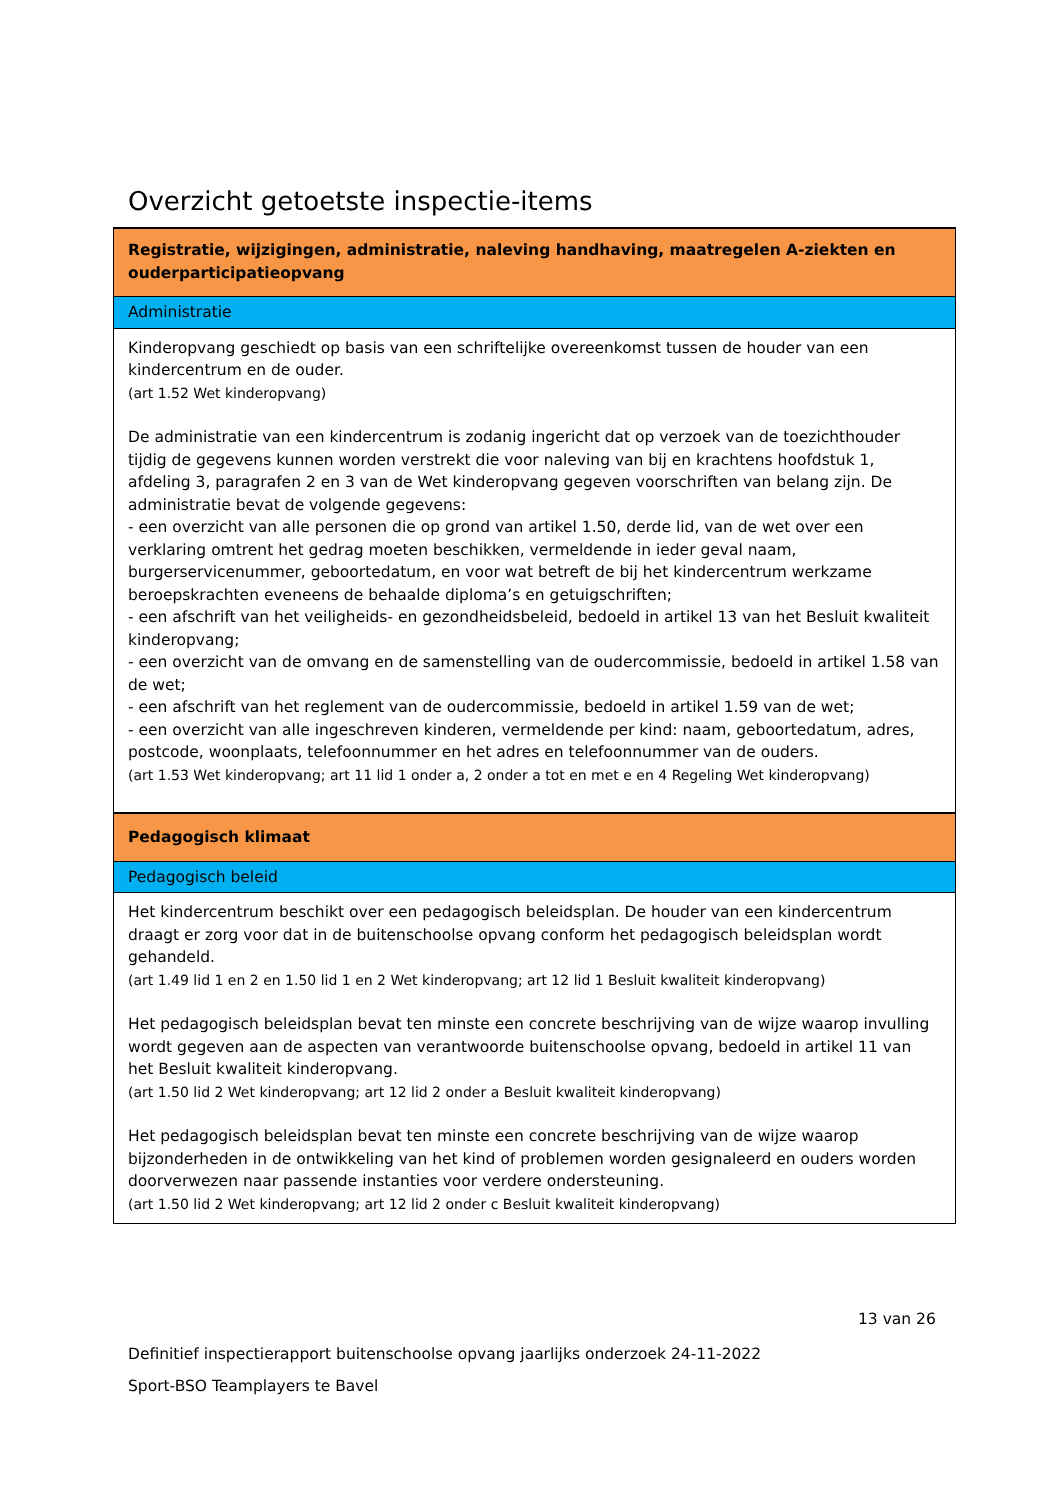Overzicht getoetste inspectie-items
| Registratie, wijzigingen, administratie, naleving handhaving, maatregelen A-ziekten en ouderparticipatieopvang |
| Administratie |
| Kinderopvang geschiedt op basis van een schriftelijke overeenkomst tussen de houder van een kindercentrum en de ouder. (art 1.52 Wet kinderopvang) De administratie van een kindercentrum is zodanig ingericht dat op verzoek van de toezichthouder tijdig de gegevens kunnen worden verstrekt die voor naleving van bij en krachtens hoofdstuk 1, afdeling 3, paragrafen 2 en 3 van de Wet kinderopvang gegeven voorschriften van belang zijn. De administratie bevat de volgende gegevens: - een overzicht van alle personen die op grond van artikel 1.50, derde lid, van de wet over een verklaring omtrent het gedrag moeten beschikken, vermeldende in ieder geval naam, burgerservicenummer, geboortedatum, en voor wat betreft de bij het kindercentrum werkzame beroepskrachten eveneens de behaalde diploma’s en getuigschriften; - een afschrift van het veiligheids- en gezondheidsbeleid, bedoeld in artikel 13 van het Besluit kwaliteit kinderopvang; - een overzicht van de omvang en de samenstelling van de oudercommissie, bedoeld in artikel 1.58 van de wet; - een afschrift van het reglement van de oudercommissie, bedoeld in artikel 1.59 van de wet; - een overzicht van alle ingeschreven kinderen, vermeldende per kind: naam, geboortedatum, adres, postcode, woonplaats, telefoonnummer en het adres en telefoonnummer van de ouders. (art 1.53 Wet kinderopvang; art 11 lid 1 onder a, 2 onder a tot en met e en 4 Regeling Wet kinderopvang) |
| Pedagogisch klimaat |
| Pedagogisch beleid |
| Het kindercentrum beschikt over een pedagogisch beleidsplan. De houder van een kindercentrum draagt er zorg voor dat in de buitenschoolse opvang conform het pedagogisch beleidsplan wordt gehandeld. (art 1.49 lid 1 en 2 en 1.50 lid 1 en 2 Wet kinderopvang; art 12 lid 1 Besluit kwaliteit kinderopvang) Het pedagogisch beleidsplan bevat ten minste een concrete beschrijving van de wijze waarop invulling wordt gegeven aan de aspecten van verantwoorde buitenschoolse opvang, bedoeld in artikel 11 van het Besluit kwaliteit kinderopvang. (art 1.50 lid 2 Wet kinderopvang; art 12 lid 2 onder a Besluit kwaliteit kinderopvang) Het pedagogisch beleidsplan bevat ten minste een concrete beschrijving van de wijze waarop bijzonderheden in de ontwikkeling van het kind of problemen worden gesignaleerd en ouders worden doorverwezen naar passende instanties voor verdere ondersteuning. (art 1.50 lid 2 Wet kinderopvang; art 12 lid 2 onder c Besluit kwaliteit kinderopvang) |
13 van 26
Definitief inspectierapport buitenschoolse opvang jaarlijks onderzoek 24-11-2022
Sport-BSO Teamplayers te Bavel